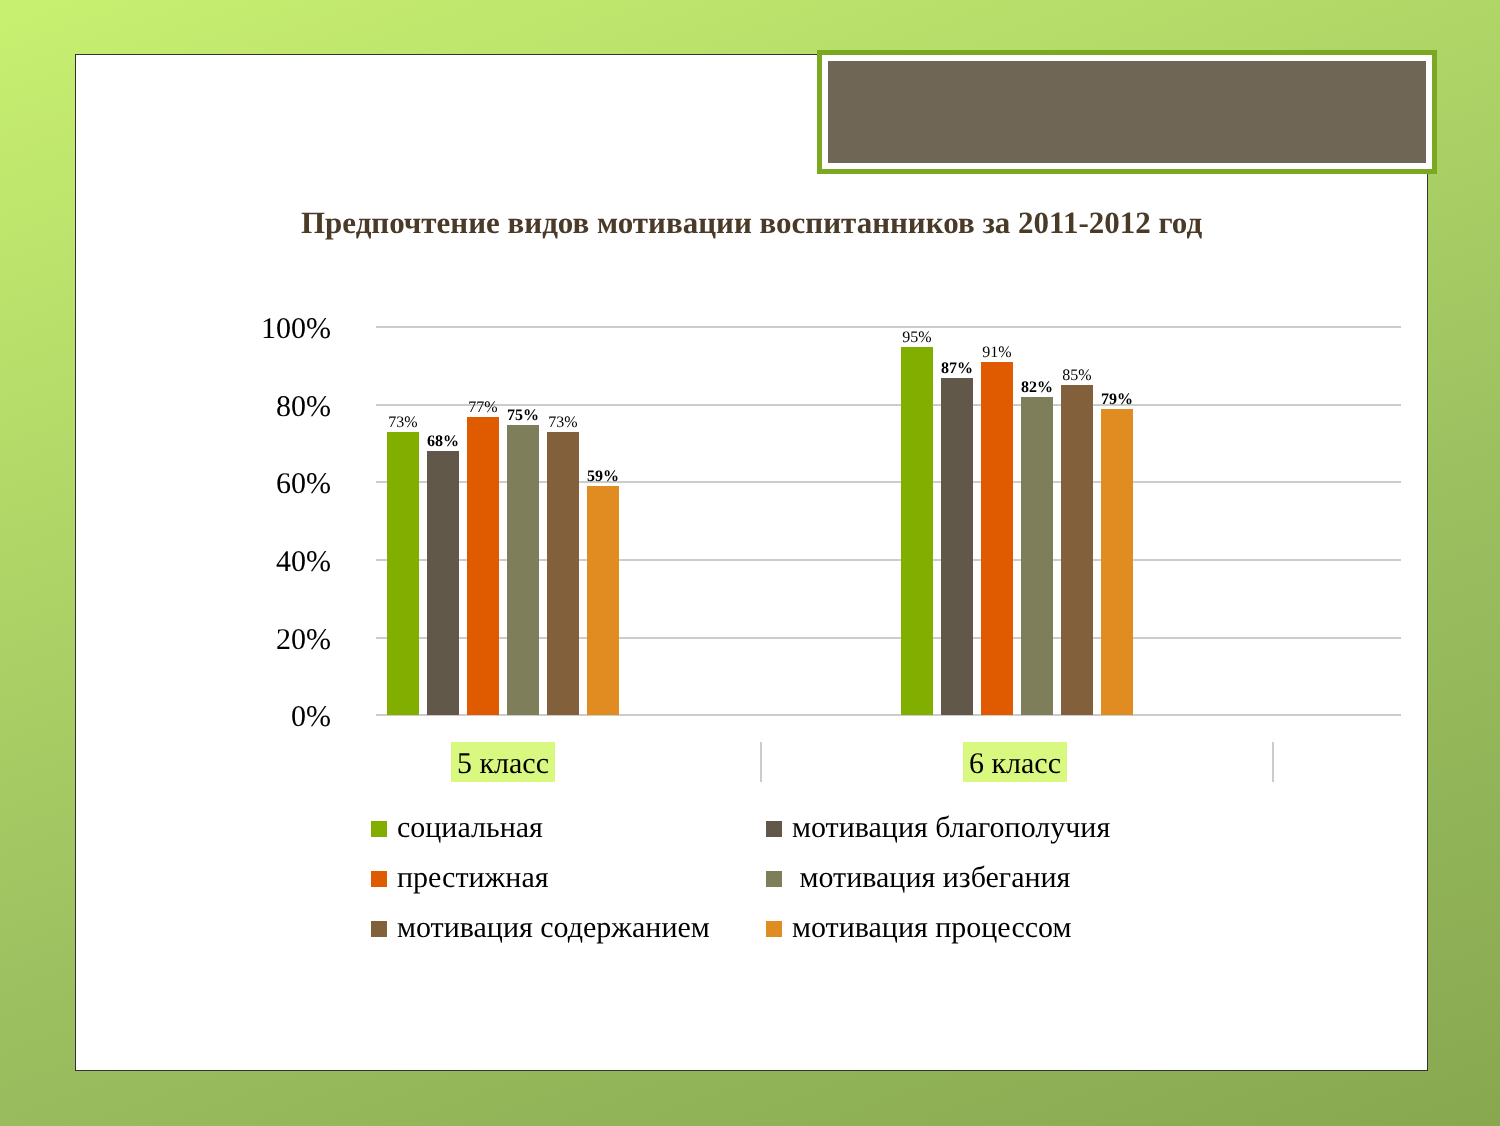Предпочтение видов мотивации воспитанников за 2011-2012 год
100%
80%
60%
40%
20%
0%
73%
68%
77%
75%
73%
59%
95%
87%
91%
82%
85%
79%
5 класс
6 класс
социальная
мотивация благополучия
престижная
мотивация избегания
мотивация содержанием
мотивация процессом